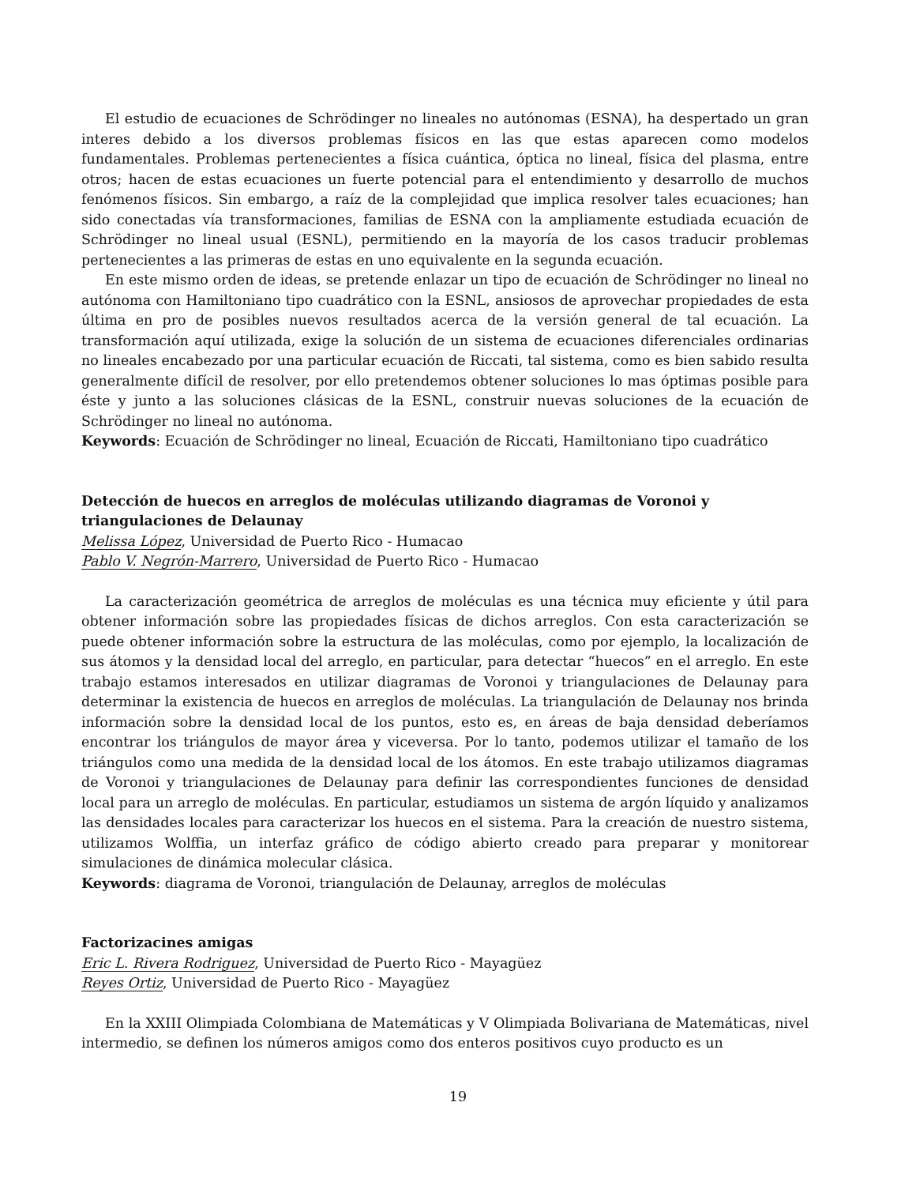El estudio de ecuaciones de Schrödinger no lineales no autónomas (ESNA), ha despertado un gran interes debido a los diversos problemas físicos en las que estas aparecen como modelos fundamentales. Problemas pertenecientes a física cuántica, óptica no lineal, física del plasma, entre otros; hacen de estas ecuaciones un fuerte potencial para el entendimiento y desarrollo de muchos fenómenos físicos. Sin embargo, a raíz de la complejidad que implica resolver tales ecuaciones; han sido conectadas vía transformaciones, familias de ESNA con la ampliamente estudiada ecuación de Schrödinger no lineal usual (ESNL), permitiendo en la mayoría de los casos traducir problemas pertenecientes a las primeras de estas en uno equivalente en la segunda ecuación.
En este mismo orden de ideas, se pretende enlazar un tipo de ecuación de Schrödinger no lineal no autónoma con Hamiltoniano tipo cuadrático con la ESNL, ansiosos de aprovechar propiedades de esta última en pro de posibles nuevos resultados acerca de la versión general de tal ecuación. La transformación aquí utilizada, exige la solución de un sistema de ecuaciones diferenciales ordinarias no lineales encabezado por una particular ecuación de Riccati, tal sistema, como es bien sabido resulta generalmente difícil de resolver, por ello pretendemos obtener soluciones lo mas óptimas posible para éste y junto a las soluciones clásicas de la ESNL, construir nuevas soluciones de la ecuación de Schrödinger no lineal no autónoma.
Keywords: Ecuación de Schrödinger no lineal, Ecuación de Riccati, Hamiltoniano tipo cuadrático
Detección de huecos en arreglos de moléculas utilizando diagramas de Voronoi y triangulaciones de Delaunay
Melissa López, Universidad de Puerto Rico - Humacao
Pablo V. Negrón-Marrero, Universidad de Puerto Rico - Humacao
La caracterización geométrica de arreglos de moléculas es una técnica muy eficiente y útil para obtener información sobre las propiedades físicas de dichos arreglos. Con esta caracterización se puede obtener información sobre la estructura de las moléculas, como por ejemplo, la localización de sus átomos y la densidad local del arreglo, en particular, para detectar “huecos” en el arreglo. En este trabajo estamos interesados en utilizar diagramas de Voronoi y triangulaciones de Delaunay para determinar la existencia de huecos en arreglos de moléculas. La triangulación de Delaunay nos brinda información sobre la densidad local de los puntos, esto es, en áreas de baja densidad deberíamos encontrar los triángulos de mayor área y viceversa. Por lo tanto, podemos utilizar el tamaño de los triángulos como una medida de la densidad local de los átomos. En este trabajo utilizamos diagramas de Voronoi y triangulaciones de Delaunay para definir las correspondientes funciones de densidad local para un arreglo de moléculas. En particular, estudiamos un sistema de argón líquido y analizamos las densidades locales para caracterizar los huecos en el sistema. Para la creación de nuestro sistema, utilizamos Wolffia, un interfaz gráfico de código abierto creado para preparar y monitorear simulaciones de dinámica molecular clásica.
Keywords: diagrama de Voronoi, triangulación de Delaunay, arreglos de moléculas
Factorizacines amigas
Eric L. Rivera Rodriguez, Universidad de Puerto Rico - Mayagüez
Reyes Ortiz, Universidad de Puerto Rico - Mayagüez
En la XXIII Olimpiada Colombiana de Matemáticas y V Olimpiada Bolivariana de Matemáticas, nivel intermedio, se definen los números amigos como dos enteros positivos cuyo producto es un
19